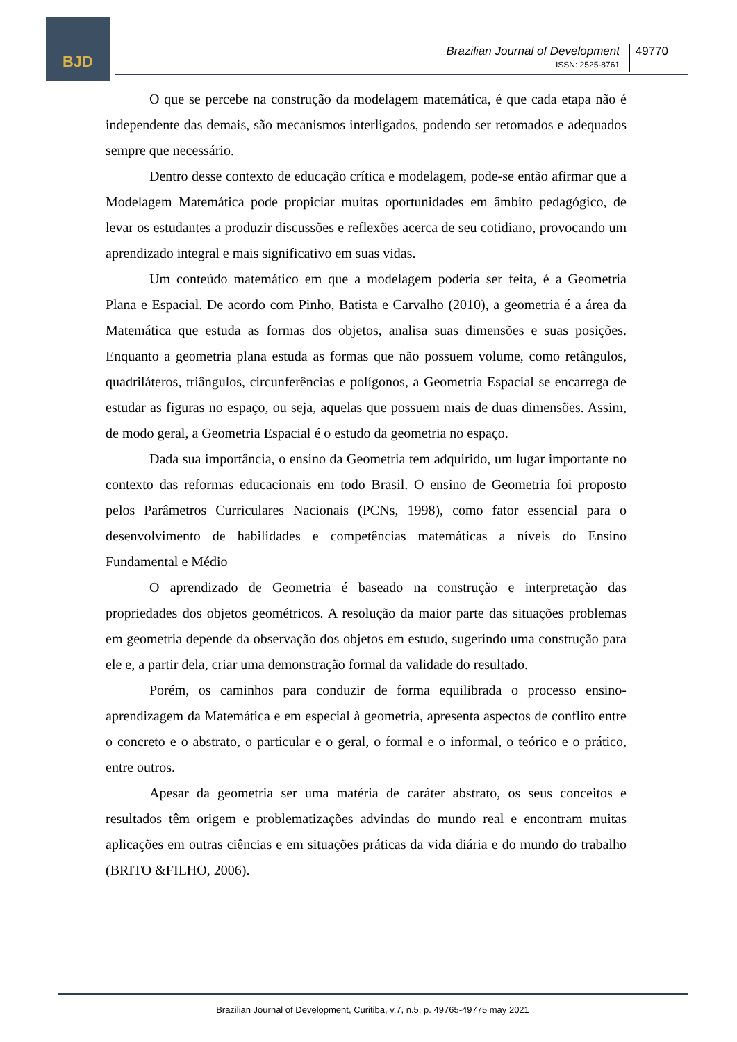BJD
Brazilian Journal of Development
ISSN: 2525-8761
49770
O que se percebe na construção da modelagem matemática, é que cada etapa não é independente das demais, são mecanismos interligados, podendo ser retomados e adequados sempre que necessário.
Dentro desse contexto de educação crítica e modelagem, pode-se então afirmar que a Modelagem Matemática pode propiciar muitas oportunidades em âmbito pedagógico, de levar os estudantes a produzir discussões e reflexões acerca de seu cotidiano, provocando um aprendizado integral e mais significativo em suas vidas.
Um conteúdo matemático em que a modelagem poderia ser feita, é a Geometria Plana e Espacial. De acordo com Pinho, Batista e Carvalho (2010), a geometria é a área da Matemática que estuda as formas dos objetos, analisa suas dimensões e suas posições. Enquanto a geometria plana estuda as formas que não possuem volume, como retângulos, quadriláteros, triângulos, circunferências e polígonos, a Geometria Espacial se encarrega de estudar as figuras no espaço, ou seja, aquelas que possuem mais de duas dimensões. Assim, de modo geral, a Geometria Espacial é o estudo da geometria no espaço.
Dada sua importância, o ensino da Geometria tem adquirido, um lugar importante no contexto das reformas educacionais em todo Brasil. O ensino de Geometria foi proposto pelos Parâmetros Curriculares Nacionais (PCNs, 1998), como fator essencial para o desenvolvimento de habilidades e competências matemáticas a níveis do Ensino Fundamental e Médio
O aprendizado de Geometria é baseado na construção e interpretação das propriedades dos objetos geométricos. A resolução da maior parte das situações problemas em geometria depende da observação dos objetos em estudo, sugerindo uma construção para ele e, a partir dela, criar uma demonstração formal da validade do resultado.
Porém, os caminhos para conduzir de forma equilibrada o processo ensino-aprendizagem da Matemática e em especial à geometria, apresenta aspectos de conflito entre o concreto e o abstrato, o particular e o geral, o formal e o informal, o teórico e o prático, entre outros.
Apesar da geometria ser uma matéria de caráter abstrato, os seus conceitos e resultados têm origem e problematizações advindas do mundo real e encontram muitas aplicações em outras ciências e em situações práticas da vida diária e do mundo do trabalho (BRITO &FILHO, 2006).
Brazilian Journal of Development, Curitiba, v.7, n.5, p. 49765-49775 may 2021